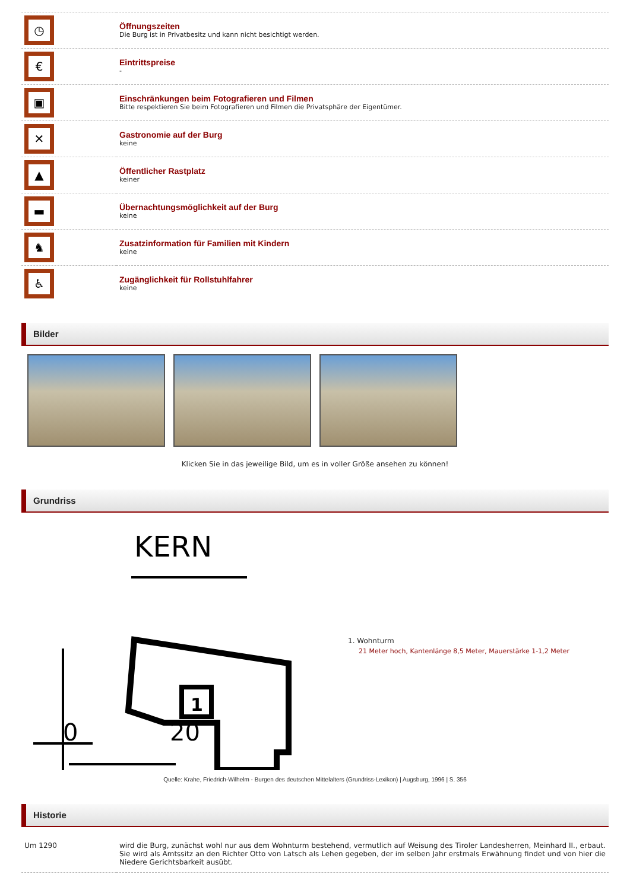| ◷ | Öffnungszeiten Die Burg ist in Privatbesitz und kann nicht besichtigt werden. |
| € | Eintrittspreise - |
| ▣ | Einschränkungen beim Fotografieren und Filmen Bitte respektieren Sie beim Fotografieren und Filmen die Privatsphäre der Eigentümer. |
| ✕ | Gastronomie auf der Burg keine |
| ▲ | Öffentlicher Rastplatz keiner |
| ▬ | Übernachtungsmöglichkeit auf der Burg keine |
| ♞ | Zusatzinformation für Familien mit Kindern keine |
| ♿ | Zugänglichkeit für Rollstuhlfahrer keine |
Bilder
Klicken Sie in das jeweilige Bild, um es in voller Größe ansehen zu können!
Grundriss
KERN
1
0
20
1. Wohnturm
21 Meter hoch, Kantenlänge 8,5 Meter, Mauerstärke 1-1,2 Meter
Quelle: Krahe, Friedrich-Wilhelm - Burgen des deutschen Mittelalters (Grundriss-Lexikon) | Augsburg, 1996 | S. 356
Historie
| Um 1290 | wird die Burg, zunächst wohl nur aus dem Wohnturm bestehend, vermutlich auf Weisung des Tiroler Landesherren, Meinhard II., erbaut. Sie wird als Amtssitz an den Richter Otto von Latsch als Lehen gegeben, der im selben Jahr erstmals Erwähnung findet und von hier die Niedere Gerichtsbarkeit ausübt. |